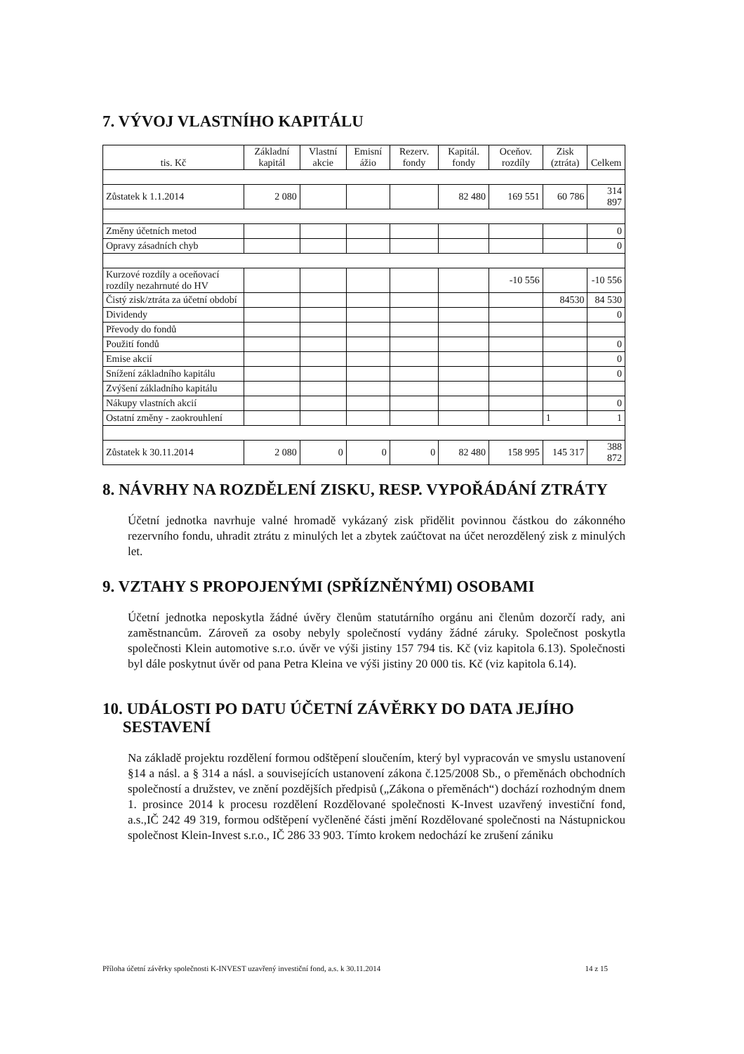7. VÝVOJ VLASTNÍHO KAPITÁLU
| tis. Kč | Základní kapitál | Vlastní akcie | Emisní ážio | Rezerv. fondy | Kapitál. fondy | Oceňov. rozdíly | Zisk (ztráta) | Celkem |
| --- | --- | --- | --- | --- | --- | --- | --- | --- |
| Zůstatek k 1.1.2014 | 2 080 | | | | 82 480 | 169 551 | 60 786 | 314 897 |
| Změny účetních metod | | | | | | | | 0 |
| Opravy zásadních chyb | | | | | | | | 0 |
| Kurzové rozdíly a oceňovací rozdíly nezahrnuté do HV | | | | | | -10 556 | | -10 556 |
| Čistý zisk/ztráta za účetní období | | | | | | | 84530 | 84 530 |
| Dividendy | | | | | | | | 0 |
| Převody do fondů | | | | | | | | |
| Použití fondů | | | | | | | | 0 |
| Emise akcií | | | | | | | | 0 |
| Snížení základního kapitálu | | | | | | | | 0 |
| Zvýšení základního kapitálu | | | | | | | | |
| Nákupy vlastních akcií | | | | | | | | 0 |
| Ostatní změny - zaokrouhlení | | | | | | | 1 | 1 |
| Zůstatek k 30.11.2014 | 2 080 | 0 | 0 | 0 | 82 480 | 158 995 | 145 317 | 388 872 |
8. NÁVRHY NA ROZDĚLENÍ ZISKU, RESP. VYPOŘÁDÁNÍ ZTRÁTY
Účetní jednotka navrhuje valné hromadě vykázaný zisk přidělit povinnou částkou do zákonného rezervního fondu, uhradit ztrátu z minulých let a zbytek zaúčtovat na účet nerozdělený zisk z minulých let.
9. VZTAHY S PROPOJENÝMI (SPŘÍZNĚNÝMI) OSOBAMI
Účetní jednotka neposkytla žádné úvěry členům statutárního orgánu ani členům dozorčí rady, ani zaměstnancům. Zároveň za osoby nebyly společností vydány žádné záruky. Společnost poskytla společnosti Klein automotive s.r.o. úvěr ve výši jistiny 157 794 tis. Kč (viz kapitola 6.13). Společnosti byl dále poskytnut úvěr od pana Petra Kleina ve výši jistiny 20 000 tis. Kč (viz kapitola 6.14).
10. UDÁLOSTI PO DATU ÚČETNÍ ZÁVĚRKY DO DATA JEJÍHO
SESTAVENÍ
Na základě projektu rozdělení formou odštěpení sloučením, který byl vypracován ve smyslu ustanovení §14 a násl. a § 314 a násl. a souvisejících ustanovení zákona č.125/2008 Sb., o přeměnách obchodních společností a družstev, ve znění pozdějších předpisů („Zákona o přeměnách“) dochází rozhodným dnem 1. prosince 2014 k procesu rozdělení Rozdělované společnosti K-Invest uzavřený investiční fond, a.s.,IČ 242 49 319, formou odštěpení vyčleněné části jmění Rozdělované společnosti na Nástupnickou společnost Klein-Invest s.r.o., IČ 286 33 903. Tímto krokem nedochází ke zrušení zániku
Příloha účetní závěrky společnosti K-INVEST uzavřený investiční fond, a.s. k 30.11.2014 14 z 15